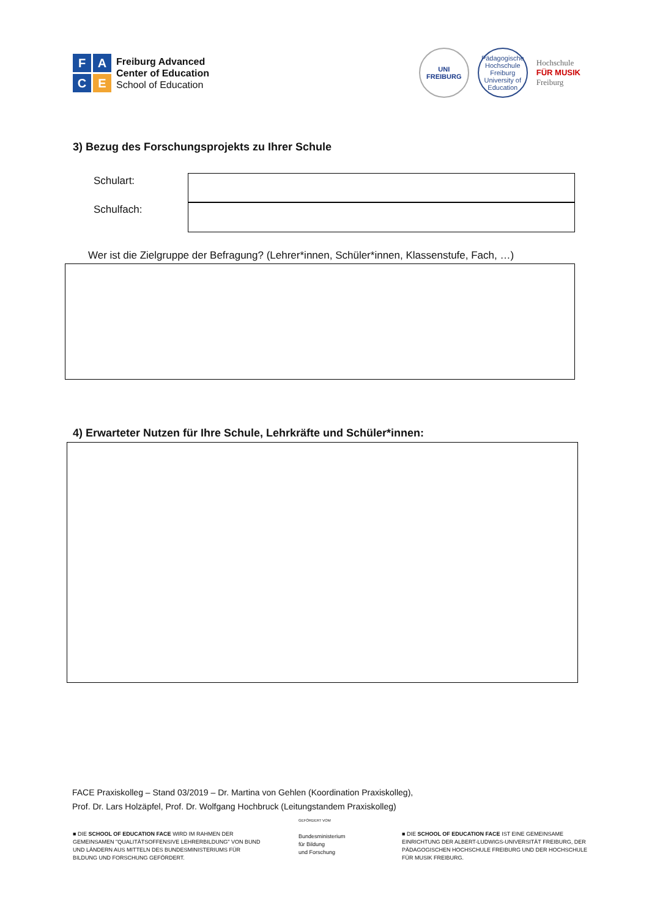F
A
C
E
Freiburg Advanced
Center of Education
School of Education
UNI FREIBURG
Pädagogische Hochschule Freiburg
University of Education
Hochschule
FÜR MUSIK
Freiburg
3) Bezug des Forschungsprojekts zu Ihrer Schule
Schulart:
Schulfach:
Wer ist die Zielgruppe der Befragung? (Lehrer*innen, Schüler*innen, Klassenstufe, Fach, …)
4) Erwarteter Nutzen für Ihre Schule, Lehrkräfte und Schüler*innen:
FACE Praxiskolleg – Stand 03/2019 – Dr. Martina von Gehlen (Koordination Praxiskolleg),
Prof. Dr. Lars Holzäpfel, Prof. Dr. Wolfgang Hochbruck (Leitungstandem Praxiskolleg)
■ DIE SCHOOL OF EDUCATION FACE WIRD IM RAHMEN DER GEMEINSAMEN "QUALITÄTSOFFENSIVE LEHRERBILDUNG" VON BUND UND LÄNDERN AUS MITTELN DES BUNDESMINISTERIUMS FÜR BILDUNG UND FORSCHUNG GEFÖRDERT.
GEFÖRDERT VOM
Bundesministerium
für Bildung
und Forschung
■ DIE SCHOOL OF EDUCATION FACE IST EINE GEMEINSAME EINRICHTUNG DER ALBERT-LUDWIGS-UNIVERSITÄT FREIBURG, DER PÄDAGOGISCHEN HOCHSCHULE FREIBURG UND DER HOCHSCHULE FÜR MUSIK FREIBURG.